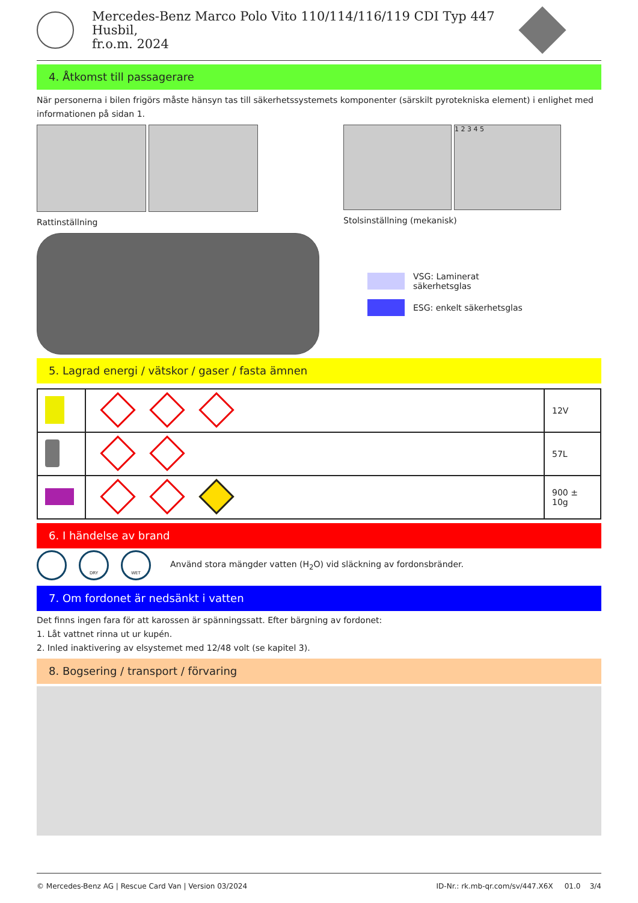Mercedes-Benz Marco Polo Vito 110/114/116/119 CDI Typ 447 Husbil,
fr.o.m. 2024
4. Åtkomst till passagerare
När personerna i bilen frigörs måste hänsyn tas till säkerhetssystemets komponenter (särskilt pyrotekniska element) i enlighet med informationen på sidan 1.
Rattinställning
1 2 3 4 5
Stolsinställning (mekanisk)
VSG: Laminerat
säkerhetsglas
ESG: enkelt säkerhetsglas
5. Lagrad energi / vätskor / gaser / fasta ämnen
| | | 12V |
| | | 57L |
| | | 900 ± 10g |
6. I händelse av brand
DRY WET Använd stora mängder vatten (H<sub>2</sub>O) vid släckning av fordonsbränder.
7. Om fordonet är nedsänkt i vatten
Det finns ingen fara för att karossen är spänningssatt. Efter bärgning av fordonet:
1. Låt vattnet rinna ut ur kupén.
2. Inled inaktivering av elsystemet med 12/48 volt (se kapitel 3).
8. Bogsering / transport / förvaring
© Mercedes-Benz AG | Rescue Card Van | Version 03/2024 ID-Nr.: rk.mb-qr.com/sv/447.X6X 01.0 3/4